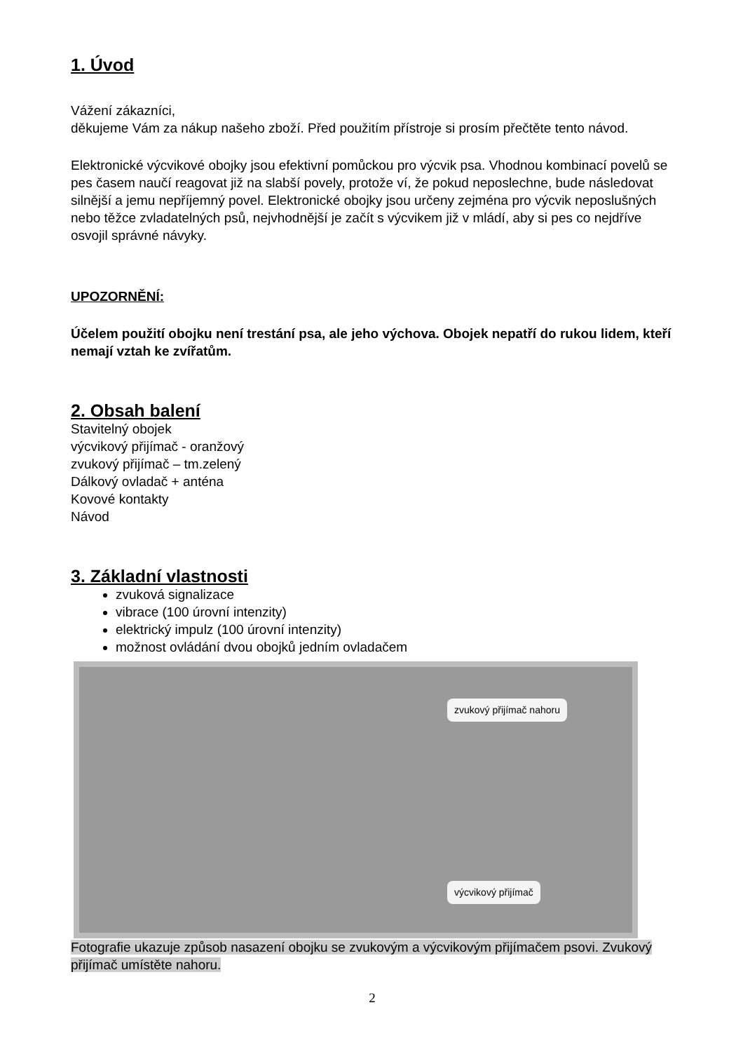1. Úvod
Vážení zákazníci,
děkujeme Vám za nákup našeho zboží. Před použitím přístroje si prosím přečtěte tento návod.
Elektronické výcvikové obojky jsou efektivní pomůckou pro výcvik psa. Vhodnou kombinací povelů se pes časem naučí reagovat již na slabší povely, protože ví, že pokud neposlechne, bude následovat silnější a jemu nepříjemný povel. Elektronické obojky jsou určeny zejména pro výcvik neposlušných nebo těžce zvladatelných psů, nejvhodnější je začít s výcvikem již v mládí, aby si pes co nejdříve osvojil správné návyky.
UPOZORNĚNÍ:
Účelem použití obojku není trestání psa, ale jeho výchova. Obojek nepatří do rukou lidem, kteří nemají vztah ke zvířatům.
2. Obsah balení
Stavitelný obojek
výcvikový přijímač - oranžový
zvukový přijímač – tm.zelený
Dálkový ovladač + anténa
Kovové kontakty
Návod
3. Základní vlastnosti
zvuková signalizace
vibrace (100 úrovní intenzity)
elektrický impulz (100 úrovní intenzity)
možnost ovládání dvou obojků jedním ovladačem
zvukový přijímač nahoru
výcvikový přijímač
Fotografie ukazuje způsob nasazení obojku se zvukovým a výcvikovým přijímačem psovi. Zvukový přijímač umístěte nahoru.
2